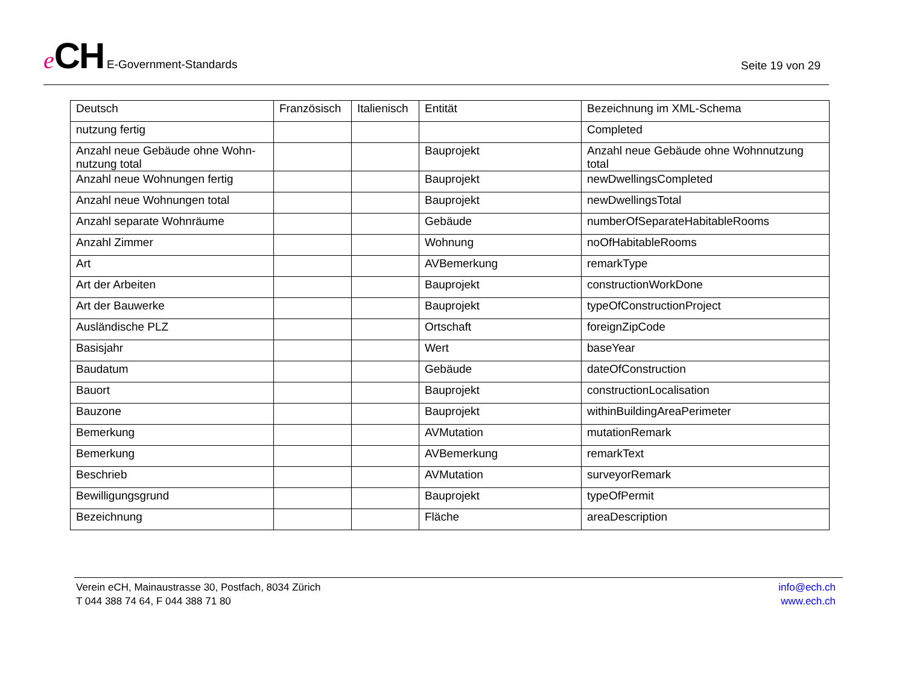eCH E-Government-Standards
Seite 19 von 29
| Deutsch | Französisch | Italienisch | Entität | Bezeichnung im XML-Schema |
| --- | --- | --- | --- | --- |
| nutzung fertig | | | | Completed |
| Anzahl neue Gebäude ohne Wohn- nutzung total | | | Bauprojekt | Anzahl neue Gebäude ohne Wohnnutzung total |
| Anzahl neue Wohnungen fertig | | | Bauprojekt | newDwellingsCompleted |
| Anzahl neue Wohnungen total | | | Bauprojekt | newDwellingsTotal |
| Anzahl separate Wohnräume | | | Gebäude | numberOfSeparateHabitableRooms |
| Anzahl Zimmer | | | Wohnung | noOfHabitableRooms |
| Art | | | AVBemerkung | remarkType |
| Art der Arbeiten | | | Bauprojekt | constructionWorkDone |
| Art der Bauwerke | | | Bauprojekt | typeOfConstructionProject |
| Ausländische PLZ | | | Ortschaft | foreignZipCode |
| Basisjahr | | | Wert | baseYear |
| Baudatum | | | Gebäude | dateOfConstruction |
| Bauort | | | Bauprojekt | constructionLocalisation |
| Bauzone | | | Bauprojekt | withinBuildingAreaPerimeter |
| Bemerkung | | | AVMutation | mutationRemark |
| Bemerkung | | | AVBemerkung | remarkText |
| Beschrieb | | | AVMutation | surveyorRemark |
| Bewilligungsgrund | | | Bauprojekt | typeOfPermit |
| Bezeichnung | | | Fläche | areaDescription |
Verein eCH, Mainaustrasse 30, Postfach, 8034 Zürich
T 044 388 74 64, F 044 388 71 80
info@ech.ch
www.ech.ch